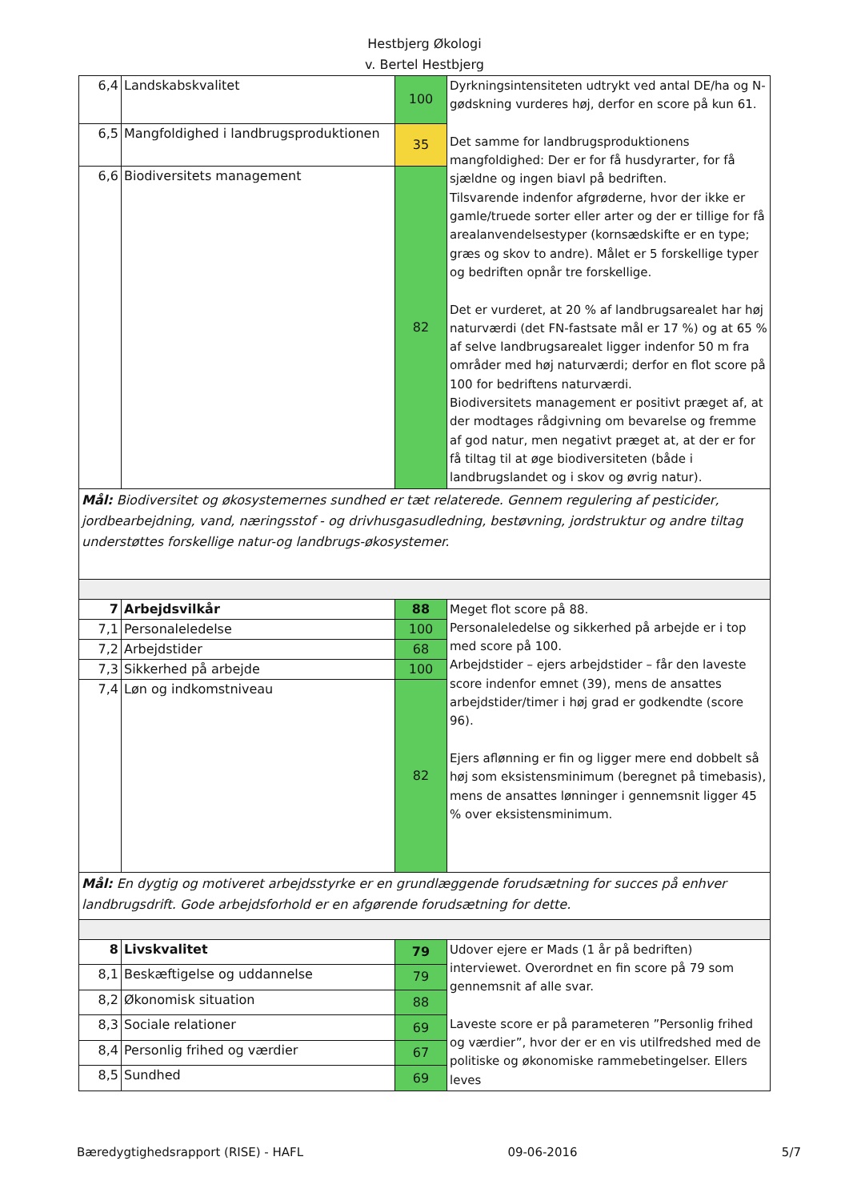Hestbjerg Økologi
v. Bertel Hestbjerg
| 6,4 | Landskabskvalitet | 100 | Dyrkningsintensiteten udtrykt ved antal DE/ha og N-gødskning vurderes høj, derfor en score på kun 61. Det samme for landbrugsproduktionens mangfoldighed: Der er for få husdyrarter, for få sjældne og ingen biavl på bedriften. Tilsvarende indenfor afgrøderne, hvor der ikke er gamle/truede sorter eller arter og der er tillige for få arealanvendelsestyper (kornsædskifte er en type; græs og skov to andre). Målet er 5 forskellige typer og bedriften opnår tre forskellige. Det er vurderet, at 20 % af landbrugsarealet har høj naturværdi (det FN-fastsate mål er 17 %) og at 65 % af selve landbrugsarealet ligger indenfor 50 m fra områder med høj naturværdi; derfor en flot score på 100 for bedriftens naturværdi. Biodiversitets management er positivt præget af, at der modtages rådgivning om bevarelse og fremme af god natur, men negativt præget at, at der er for få tiltag til at øge biodiversiteten (både i landbrugslandet og i skov og øvrig natur). |
| 6,5 | Mangfoldighed i landbrugsproduktionen | 35 | |
| 6,6 | Biodiversitets management | 82 | |
| Mål: Biodiversitet og økosystemernes sundhed er tæt relaterede. Gennem regulering af pesticider, jordbearbejdning, vand, næringsstof - og drivhusgasudledning, bestøvning, jordstruktur og andre tiltag understøttes forskellige natur-og landbrugs-økosystemer. | | | |
| 7 | Arbejdsvilkår | 88 | Meget flot score på 88. Personaleledelse og sikkerhed på arbejde er i top med score på 100. Arbejdstider – ejers arbejdstider – får den laveste score indenfor emnet (39), mens de ansattes arbejdstider/timer i høj grad er godkendte (score 96). Ejers aflønning er fin og ligger mere end dobbelt så høj som eksistensminimum (beregnet på timebasis), mens de ansattes lønninger i gennemsnit ligger 45 % over eksistensminimum. |
| 7,1 | Personaleledelse | 100 | |
| 7,2 | Arbejdstider | 68 | |
| 7,3 | Sikkerhed på arbejde | 100 | |
| 7,4 | Løn og indkomstniveau | 82 | |
| Mål: En dygtig og motiveret arbejdsstyrke er en grundlæggende forudsætning for succes på enhver landbrugsdrift. Gode arbejdsforhold er en afgørende forudsætning for dette. | | | |
| 8 | Livskvalitet | 79 | Udover ejere er Mads (1 år på bedriften) interviewet. Overordnet en fin score på 79 som gennemsnit af alle svar. Laveste score er på parameteren ”Personlig frihed og værdier”, hvor der er en vis utilfredshed med de politiske og økonomiske rammebetingelser. Ellers leves |
| 8,1 | Beskæftigelse og uddannelse | 79 | |
| 8,2 | Økonomisk situation | 88 | |
| 8,3 | Sociale relationer | 69 | |
| 8,4 | Personlig frihed og værdier | 67 | |
| 8,5 | Sundhed | 69 | |
Bæredygtighedsrapport (RISE) - HAFL 09-06-2016 5/7